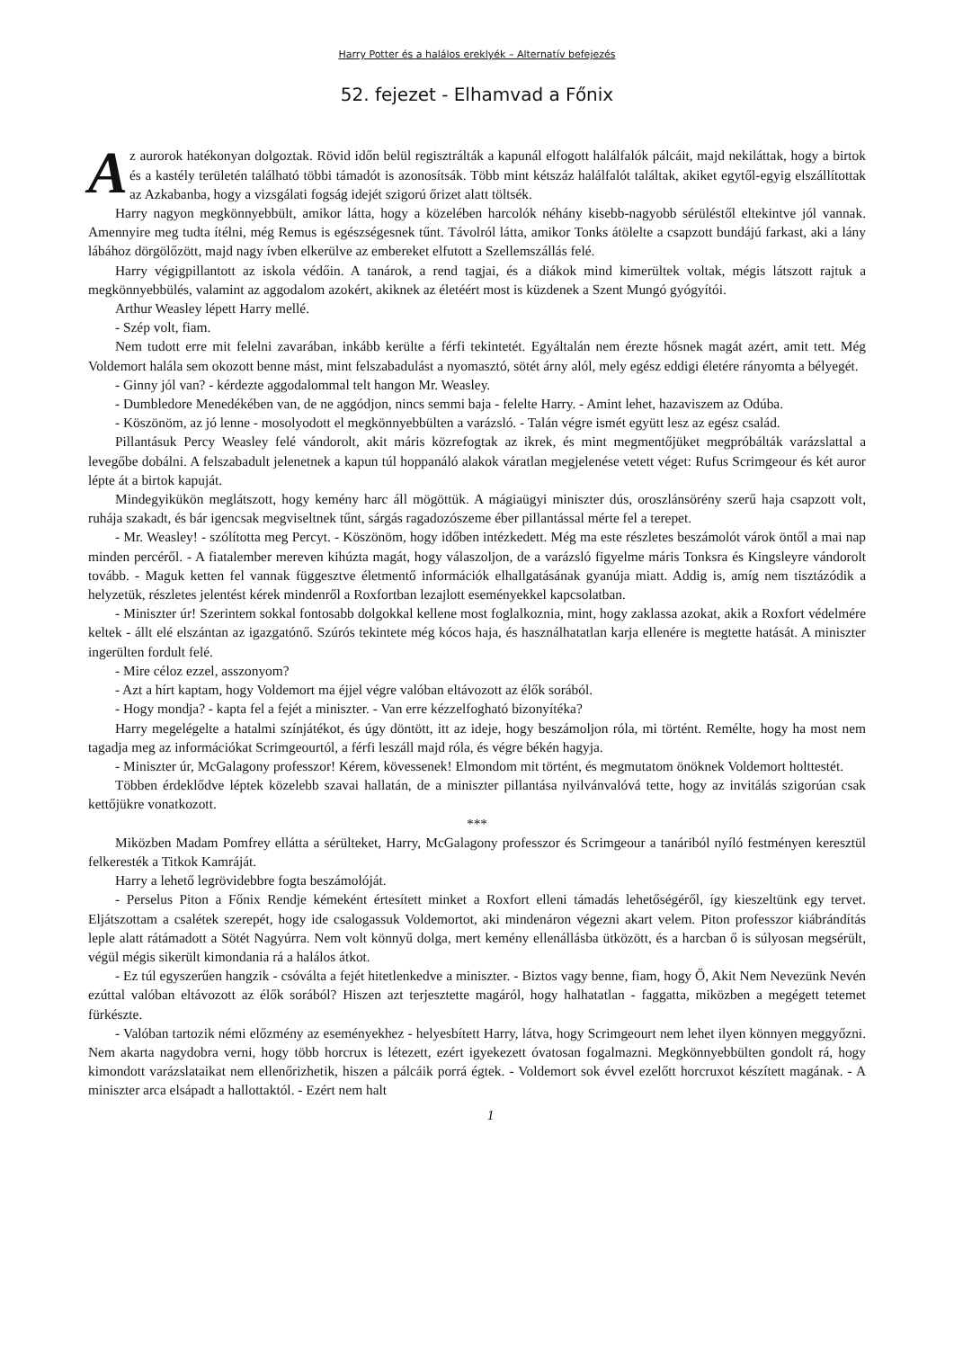Harry Potter és a halálos ereklyék – Alternatív befejezés
52. fejezet - Elhamvad a Főnix
Az aurorok hatékonyan dolgoztak. Rövid időn belül regisztrálták a kapunál elfogott halálfalók pálcáit, majd nekiláttak, hogy a birtok és a kastély területén található többi támadót is azonosítsák. Több mint kétszáz halálfalót találtak, akiket egytől-egyig elszállítottak az Azkabanba, hogy a vizsgálati fogság idejét szigorú őrizet alatt töltsék.
Harry nagyon megkönnyebbült, amikor látta, hogy a közelében harcolók néhány kisebb-nagyobb sérüléstől eltekintve jól vannak. Amennyire meg tudta ítélni, még Remus is egészségesnek tűnt. Távolról látta, amikor Tonks átölelte a csapzott bundájú farkast, aki a lány lábához dörgölőzött, majd nagy ívben elkerülve az embereket elfutott a Szellemszállás felé.
Harry végigpillantott az iskola védőin. A tanárok, a rend tagjai, és a diákok mind kimerültek voltak, mégis látszott rajtuk a megkönnyebbülés, valamint az aggodalom azokért, akiknek az életéért most is küzdenek a Szent Mungó gyógyítói.
Arthur Weasley lépett Harry mellé.
- Szép volt, fiam.
Nem tudott erre mit felelni zavarában, inkább kerülte a férfi tekintetét. Egyáltalán nem érezte hősnek magát azért, amit tett. Még Voldemort halála sem okozott benne mást, mint felszabadulást a nyomasztó, sötét árny alól, mely egész eddigi életére rányomta a bélyegét.
- Ginny jól van? - kérdezte aggodalommal telt hangon Mr. Weasley.
- Dumbledore Menedékében van, de ne aggódjon, nincs semmi baja - felelte Harry. - Amint lehet, hazaviszem az Odúba.
- Köszönöm, az jó lenne - mosolyodott el megkönnyebbülten a varázsló. - Talán végre ismét együtt lesz az egész család.
Pillantásuk Percy Weasley felé vándorolt, akit máris közrefogtak az ikrek, és mint megmentőjüket megpróbálták varázslattal a levegőbe dobálni. A felszabadult jelenetnek a kapun túl hoppanáló alakok váratlan megjelenése vetett véget: Rufus Scrimgeour és két auror lépte át a birtok kapuját.
Mindegyikükön meglátszott, hogy kemény harc áll mögöttük. A mágiaügyi miniszter dús, oroszlánsörény szerű haja csapzott volt, ruhája szakadt, és bár igencsak megviseltnek tűnt, sárgás ragadozószeme éber pillantással mérte fel a terepet.
- Mr. Weasley! - szólította meg Percyt. - Köszönöm, hogy időben intézkedett. Még ma este részletes beszámolót várok öntől a mai nap minden percéről. - A fiatalember mereven kihúzta magát, hogy válaszoljon, de a varázsló figyelme máris Tonksra és Kingsleyre vándorolt tovább. - Maguk ketten fel vannak függesztve életmentő információk elhallgatásának gyanúja miatt. Addig is, amíg nem tisztázódik a helyzetük, részletes jelentést kérek mindenről a Roxfortban lezajlott eseményekkel kapcsolatban.
- Miniszter úr! Szerintem sokkal fontosabb dolgokkal kellene most foglalkoznia, mint, hogy zaklassa azokat, akik a Roxfort védelmére keltek - állt elé elszántan az igazgatónő. Szúrós tekintete még kócos haja, és használhatatlan karja ellenére is megtette hatását. A miniszter ingerülten fordult felé.
- Mire céloz ezzel, asszonyom?
- Azt a hírt kaptam, hogy Voldemort ma éjjel végre valóban eltávozott az élők sorából.
- Hogy mondja? - kapta fel a fejét a miniszter. - Van erre kézzelfogható bizonyítéka?
Harry megelégelte a hatalmi színjátékot, és úgy döntött, itt az ideje, hogy beszámoljon róla, mi történt. Remélte, hogy ha most nem tagadja meg az információkat Scrimgeourtól, a férfi leszáll majd róla, és végre békén hagyja.
- Miniszter úr, McGalagony professzor! Kérem, kövessenek! Elmondom mit történt, és megmutatom önöknek Voldemort holttestét.
Többen érdeklődve léptek közelebb szavai hallatán, de a miniszter pillantása nyilvánvalóvá tette, hogy az invitálás szigorúan csak kettőjükre vonatkozott.
***
Miközben Madam Pomfrey ellátta a sérülteket, Harry, McGalagony professzor és Scrimgeour a tanáriból nyíló festményen keresztül felkeresték a Titkok Kamráját.
Harry a lehető legrövidebbre fogta beszámolóját.
- Perselus Piton a Főnix Rendje kémeként értesített minket a Roxfort elleni támadás lehetőségéről, így kieszeltünk egy tervet. Eljátszottam a csalétek szerepét, hogy ide csalogassuk Voldemortot, aki mindenáron végezni akart velem. Piton professzor kiábrándítás leple alatt rátámadott a Sötét Nagyúrra. Nem volt könnyű dolga, mert kemény ellenállásba ütközött, és a harcban ő is súlyosan megsérült, végül mégis sikerült kimondania rá a halálos átkot.
- Ez túl egyszerűen hangzik - csóválta a fejét hitetlenkedve a miniszter. - Biztos vagy benne, fiam, hogy Ő, Akit Nem Nevezünk Nevén ezúttal valóban eltávozott az élők sorából? Hiszen azt terjesztette magáról, hogy halhatatlan - faggatta, miközben a megégett tetemet fürkészte.
- Valóban tartozik némi előzmény az eseményekhez - helyesbített Harry, látva, hogy Scrimgeourt nem lehet ilyen könnyen meggyőzni. Nem akarta nagydobra verni, hogy több horcrux is létezett, ezért igyekezett óvatosan fogalmazni. Megkönnyebbülten gondolt rá, hogy kimondott varázslataikat nem ellenőrizhetik, hiszen a pálcáik porrá égtek. - Voldemort sok évvel ezelőtt horcruxot készített magának. - A miniszter arca elsápadt a hallottaktól. - Ezért nem halt
1